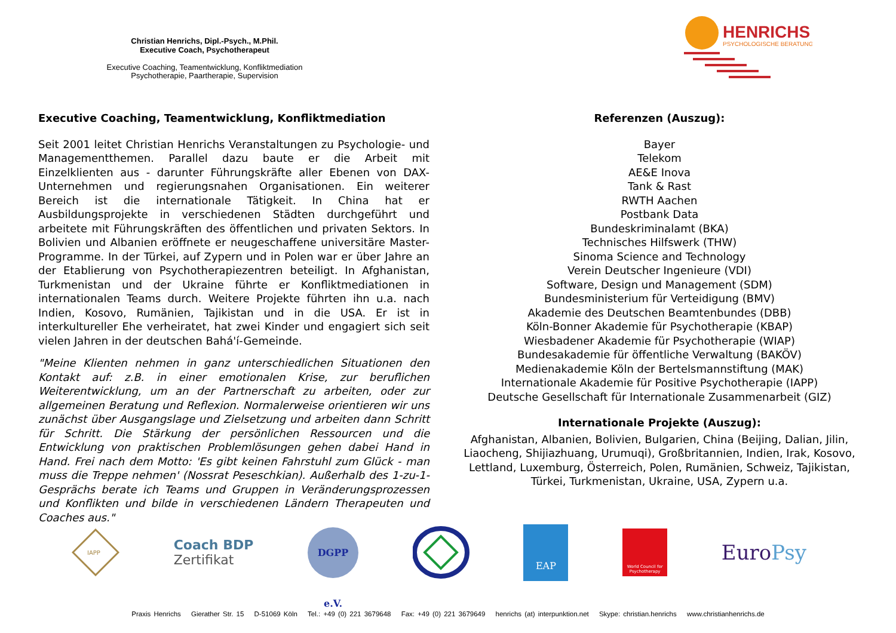Christian Henrichs, Dipl.-Psych., M.Phil.
Executive Coach, Psychotherapeut
Executive Coaching, Teamentwicklung, Konfliktmediation
Psychotherapie, Paartherapie, Supervision
HENRICHS
PSYCHOLOGISCHE BERATUNG
Executive Coaching, Teamentwicklung, Konfliktmediation
Seit 2001 leitet Christian Henrichs Veranstaltungen zu Psychologie- und Managementthemen. Parallel dazu baute er die Arbeit mit Einzelklienten aus - darunter Führungskräfte aller Ebenen von DAX-Unternehmen und regierungsnahen Organisationen. Ein weiterer Bereich ist die internationale Tätigkeit. In China hat er Ausbildungsprojekte in verschiedenen Städten durchgeführt und arbeitete mit Führungskräften des öffentlichen und privaten Sektors. In Bolivien und Albanien eröffnete er neugeschaffene universitäre Master-Programme. In der Türkei, auf Zypern und in Polen war er über Jahre an der Etablierung von Psychotherapiezentren beteiligt. In Afghanistan, Turkmenistan und der Ukraine führte er Konfliktmediationen in internationalen Teams durch. Weitere Projekte führten ihn u.a. nach Indien, Kosovo, Rumänien, Tajikistan und in die USA. Er ist in interkultureller Ehe verheiratet, hat zwei Kinder und engagiert sich seit vielen Jahren in der deutschen Bahá'í-Gemeinde.
"Meine Klienten nehmen in ganz unterschiedlichen Situationen den Kontakt auf: z.B. in einer emotionalen Krise, zur beruflichen Weiterentwicklung, um an der Partnerschaft zu arbeiten, oder zur allgemeinen Beratung und Reflexion. Normalerweise orientieren wir uns zunächst über Ausgangslage und Zielsetzung und arbeiten dann Schritt für Schritt. Die Stärkung der persönlichen Ressourcen und die Entwicklung von praktischen Problemlösungen gehen dabei Hand in Hand. Frei nach dem Motto: 'Es gibt keinen Fahrstuhl zum Glück - man muss die Treppe nehmen' (Nossrat Peseschkian). Außerhalb des 1-zu-1-Gesprächs berate ich Teams und Gruppen in Veränderungsprozessen und Konflikten und bilde in verschiedenen Ländern Therapeuten und Coaches aus."
Referenzen (Auszug):
Bayer
Telekom
AE&E Inova
Tank & Rast
RWTH Aachen
Postbank Data
Bundeskriminalamt (BKA)
Technisches Hilfswerk (THW)
Sinoma Science and Technology
Verein Deutscher Ingenieure (VDI)
Software, Design und Management (SDM)
Bundesministerium für Verteidigung (BMV)
Akademie des Deutschen Beamtenbundes (DBB)
Köln-Bonner Akademie für Psychotherapie (KBAP)
Wiesbadener Akademie für Psychotherapie (WIAP)
Bundesakademie für öffentliche Verwaltung (BAKÖV)
Medienakademie Köln der Bertelsmannstiftung (MAK)
Internationale Akademie für Positive Psychotherapie (IAPP)
Deutsche Gesellschaft für Internationale Zusammenarbeit (GIZ)
Internationale Projekte (Auszug):
Afghanistan, Albanien, Bolivien, Bulgarien, China (Beijing, Dalian, Jilin, Liaocheng, Shijiazhuang, Urumuqi), Großbritannien, Indien, Irak, Kosovo, Lettland, Luxemburg, Österreich, Polen, Rumänien, Schweiz, Tajikistan, Türkei, Turkmenistan, Ukraine, USA, Zypern u.a.
IAPP
Coach BDP
Zertifikat
DGPP e.V.
EAP
World Council for Psychotherapy
EuroPsy
Praxis Henrichs Gierather Str. 15 D-51069 Köln Tel.: +49 (0) 221 3679648 Fax: +49 (0) 221 3679649 henrichs (at) interpunktion.net Skype: christian.henrichs www.christianhenrichs.de